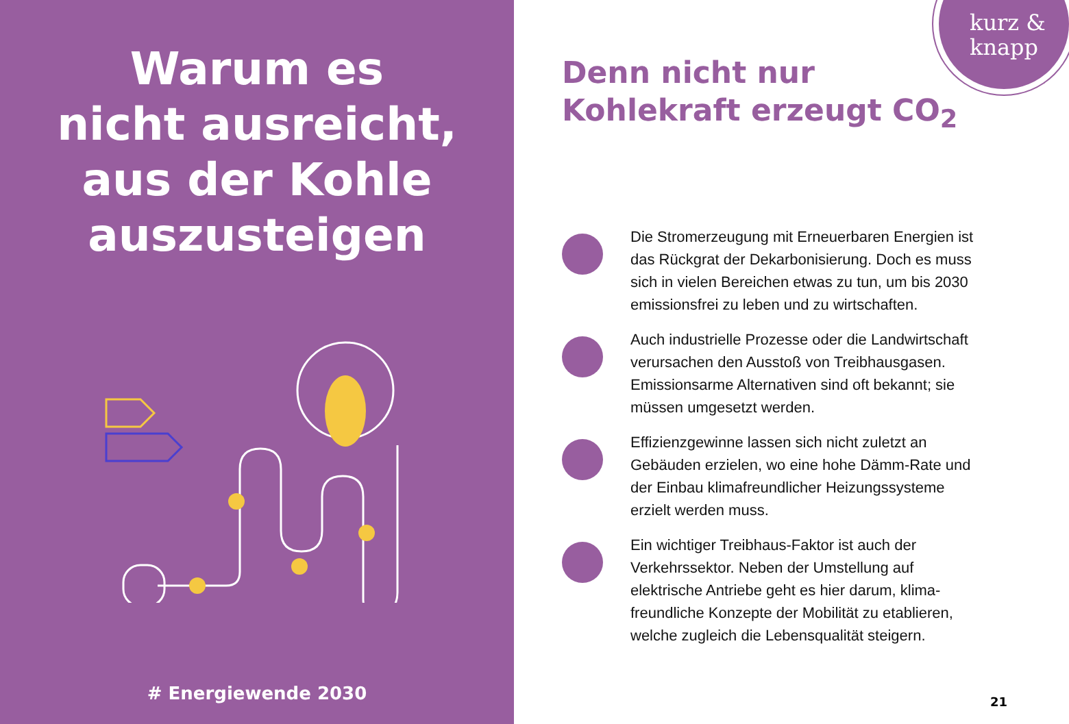Warum es
nicht ausreicht,
aus der Kohle
auszusteigen
# Energiewende 2030
kurz &
knapp
Denn nicht nur
Kohlekraft erzeugt CO<sub>2</sub>
Die Stromerzeugung mit Erneuerbaren Energien ist das Rückgrat der Dekarbonisierung. Doch es muss sich in vielen Bereichen etwas zu tun, um bis 2030 emissionsfrei zu leben und zu wirtschaften.
Auch industrielle Prozesse oder die Landwirtschaft verursachen den Ausstoß von Treibhausgasen. Emissionsarme Alternativen sind oft bekannt; sie müssen umgesetzt werden.
Effizienzgewinne lassen sich nicht zuletzt an Gebäuden erzielen, wo eine hohe Dämm-Rate und der Einbau klimafreundlicher Heizungssysteme erzielt werden muss.
Ein wichtiger Treibhaus-Faktor ist auch der Verkehrssektor. Neben der Umstellung auf elektrische Antriebe geht es hier darum, klima-freundliche Konzepte der Mobilität zu etablieren, welche zugleich die Lebensqualität steigern.
21